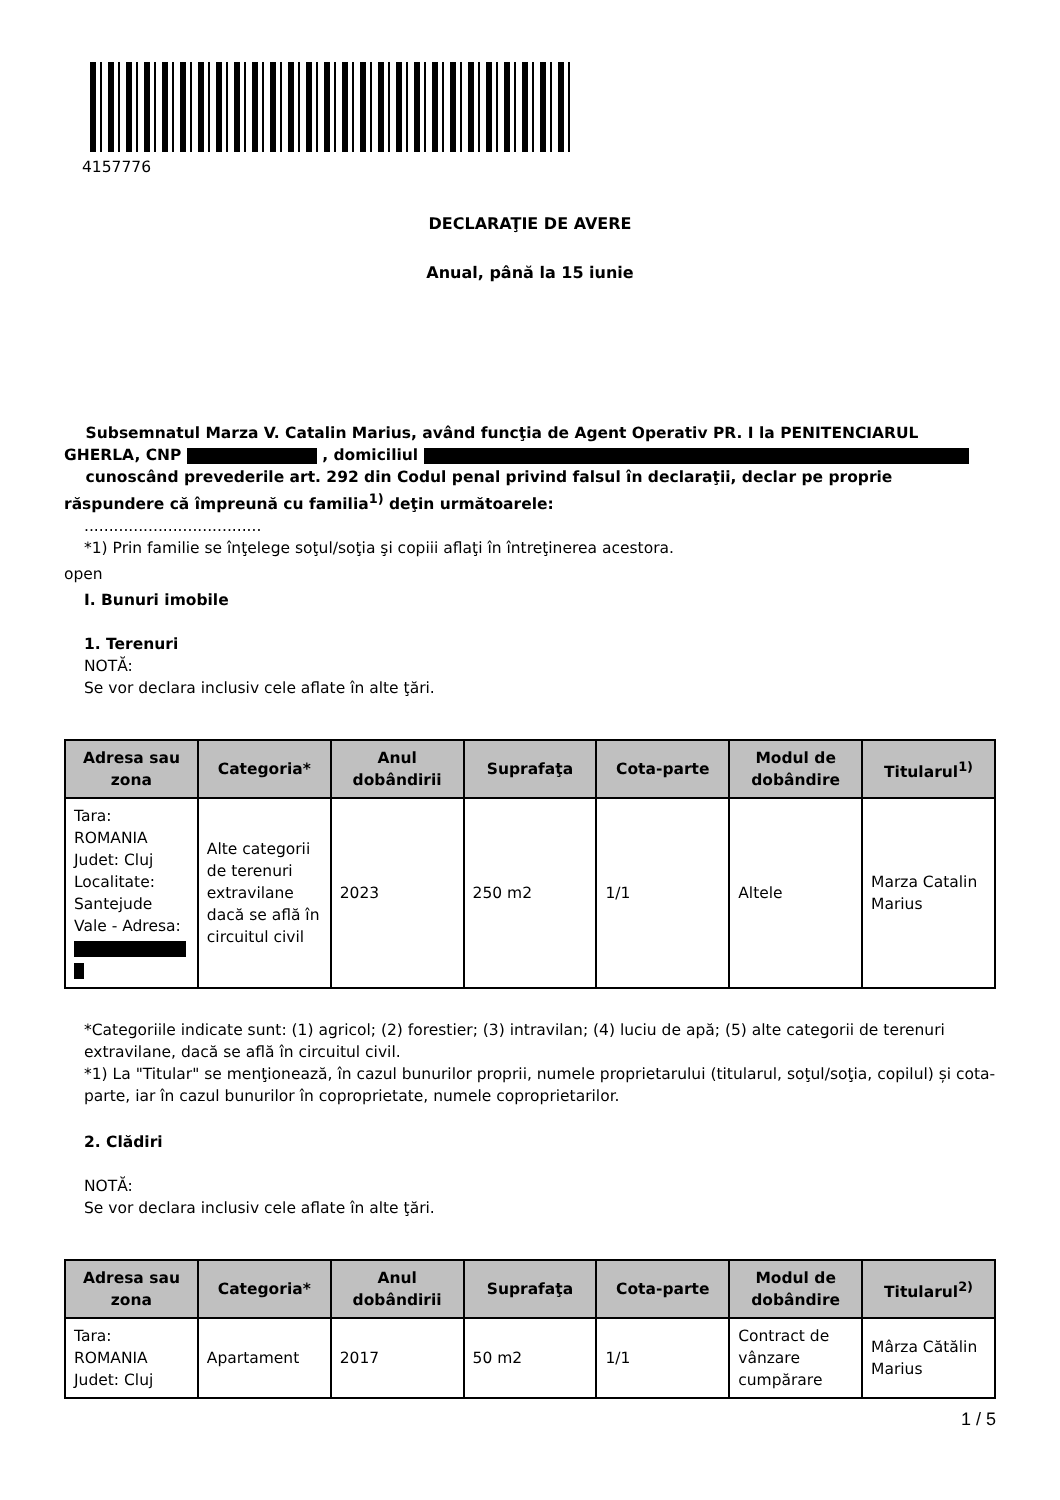4157776
DECLARAŢIE DE AVERE
Anual, până la 15 iunie
Subsemnatul Marza V. Catalin Marius, având funcţia de Agent Operativ PR. I la PENITENCIARUL GHERLA, CNP , domiciliul
cunoscând prevederile art. 292 din Codul penal privind falsul în declaraţii, declar pe proprie răspundere că împreună cu familia<sup>1)</sup> deţin următoarele:
....................................
*1) Prin familie se înţelege soţul/soţia şi copiii aflaţi în întreţinerea acestora.
open
I. Bunuri imobile
1. Terenuri
NOTĂ:
Se vor declara inclusiv cele aflate în alte ţări.
| Adresa sau zona | Categoria* | Anul dobândirii | Suprafaţa | Cota-parte | Modul de dobândire | Titularul<sup>1)</sup> |
| --- | --- | --- | --- | --- | --- | --- |
| Tara: ROMANIA Judet: Cluj Localitate: Santejude Vale - Adresa: | Alte categorii de terenuri extravilane dacă se află în circuitul civil | 2023 | 250 m2 | 1/1 | Altele | Marza Catalin Marius |
*Categoriile indicate sunt: (1) agricol; (2) forestier; (3) intravilan; (4) luciu de apă; (5) alte categorii de terenuri extravilane, dacă se află în circuitul civil.
*1) La "Titular" se menţionează, în cazul bunurilor proprii, numele proprietarului (titularul, soţul/soţia, copilul) și cota-parte, iar în cazul bunurilor în coproprietate, numele coproprietarilor.
2. Clădiri
NOTĂ:
Se vor declara inclusiv cele aflate în alte ţări.
| Adresa sau zona | Categoria* | Anul dobândirii | Suprafaţa | Cota-parte | Modul de dobândire | Titularul<sup>2)</sup> |
| --- | --- | --- | --- | --- | --- | --- |
| Tara: ROMANIA Judet: Cluj | Apartament | 2017 | 50 m2 | 1/1 | Contract de vânzare cumpărare | Mârza Cătălin Marius |
1 / 5